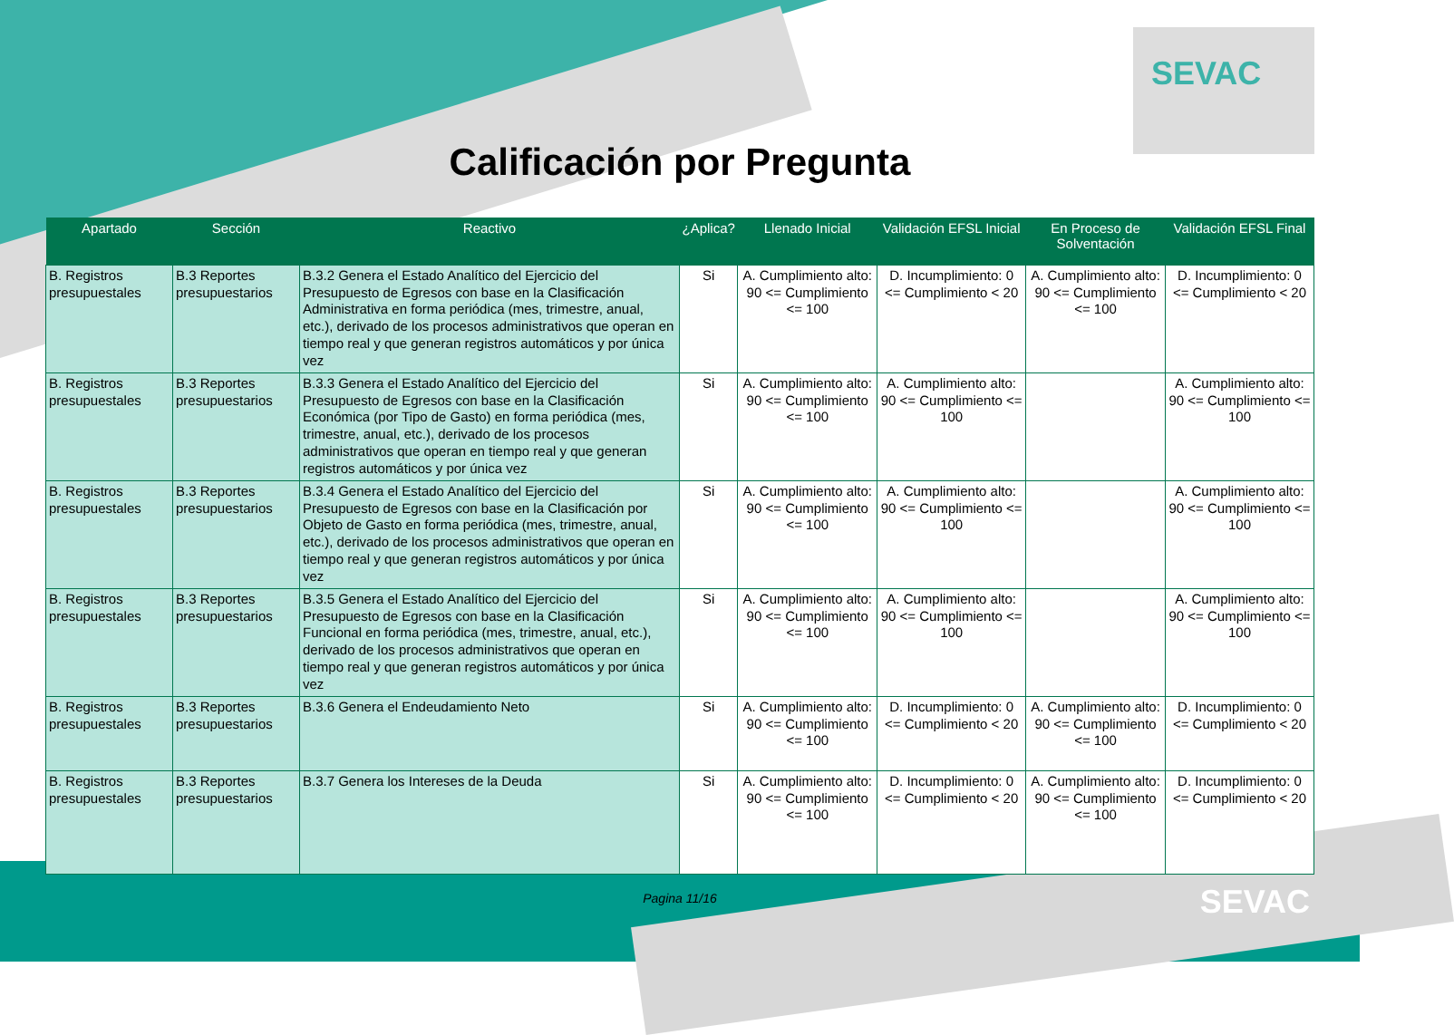SEVAC
Calificación por Pregunta
| Apartado | Sección | Reactivo | ¿Aplica? | Llenado Inicial | Validación EFSL Inicial | En Proceso de Solventación | Validación EFSL Final |
| --- | --- | --- | --- | --- | --- | --- | --- |
| B. Registros presupuestales | B.3 Reportes presupuestarios | B.3.2 Genera el Estado Analítico del Ejercicio del Presupuesto de Egresos con base en la Clasificación Administrativa en forma periódica (mes, trimestre, anual, etc.), derivado de los procesos administrativos que operan en tiempo real y que generan registros automáticos y por única vez | Si | A. Cumplimiento alto: 90 <= Cumplimiento <= 100 | D. Incumplimiento: 0 <= Cumplimiento < 20 | A. Cumplimiento alto: 90 <= Cumplimiento <= 100 | D. Incumplimiento: 0 <= Cumplimiento < 20 |
| B. Registros presupuestales | B.3 Reportes presupuestarios | B.3.3 Genera el Estado Analítico del Ejercicio del Presupuesto de Egresos con base en la Clasificación Económica (por Tipo de Gasto) en forma periódica (mes, trimestre, anual, etc.), derivado de los procesos administrativos que operan en tiempo real y que generan registros automáticos y por única vez | Si | A. Cumplimiento alto: 90 <= Cumplimiento <= 100 | A. Cumplimiento alto: 90 <= Cumplimiento <= 100 | | A. Cumplimiento alto: 90 <= Cumplimiento <= 100 |
| B. Registros presupuestales | B.3 Reportes presupuestarios | B.3.4 Genera el Estado Analítico del Ejercicio del Presupuesto de Egresos con base en la Clasificación por Objeto de Gasto en forma periódica (mes, trimestre, anual, etc.), derivado de los procesos administrativos que operan en tiempo real y que generan registros automáticos y por única vez | Si | A. Cumplimiento alto: 90 <= Cumplimiento <= 100 | A. Cumplimiento alto: 90 <= Cumplimiento <= 100 | | A. Cumplimiento alto: 90 <= Cumplimiento <= 100 |
| B. Registros presupuestales | B.3 Reportes presupuestarios | B.3.5 Genera el Estado Analítico del Ejercicio del Presupuesto de Egresos con base en la Clasificación Funcional en forma periódica (mes, trimestre, anual, etc.), derivado de los procesos administrativos que operan en tiempo real y que generan registros automáticos y por única vez | Si | A. Cumplimiento alto: 90 <= Cumplimiento <= 100 | A. Cumplimiento alto: 90 <= Cumplimiento <= 100 | | A. Cumplimiento alto: 90 <= Cumplimiento <= 100 |
| B. Registros presupuestales | B.3 Reportes presupuestarios | B.3.6 Genera el Endeudamiento Neto | Si | A. Cumplimiento alto: 90 <= Cumplimiento <= 100 | D. Incumplimiento: 0 <= Cumplimiento < 20 | A. Cumplimiento alto: 90 <= Cumplimiento <= 100 | D. Incumplimiento: 0 <= Cumplimiento < 20 |
| B. Registros presupuestales | B.3 Reportes presupuestarios | B.3.7 Genera los Intereses de la Deuda | Si | A. Cumplimiento alto: 90 <= Cumplimiento <= 100 | D. Incumplimiento: 0 <= Cumplimiento < 20 | A. Cumplimiento alto: 90 <= Cumplimiento <= 100 | D. Incumplimiento: 0 <= Cumplimiento < 20 |
Pagina 11/16
SEVAC